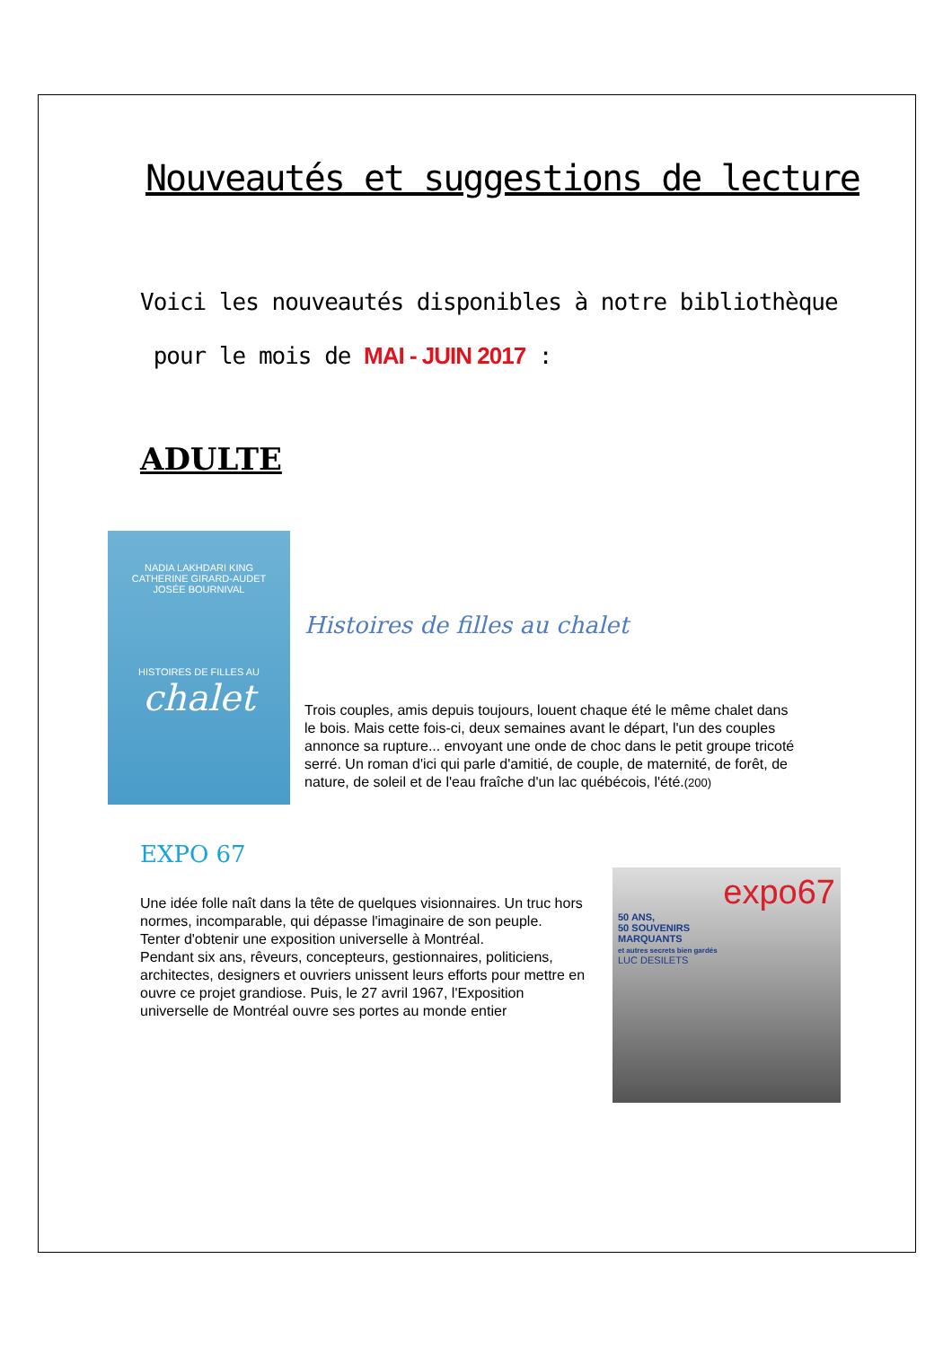Nouveautés et suggestions de lecture
Voici les nouveautés disponibles à notre bibliothèque
pour le mois de MAI - JUIN 2017 :
ADULTE
NADIA LAKHDARI KING
CATHERINE GIRARD-AUDET
JOSÉE BOURNIVAL
HISTOIRES DE FILLES AU
chalet
Histoires de filles au chalet
Trois couples, amis depuis toujours, louent chaque été le même chalet dans le bois. Mais cette fois-ci, deux semaines avant le départ, l'un des couples annonce sa rupture... envoyant une onde de choc dans le petit groupe tricoté serré. Un roman d'ici qui parle d'amitié, de couple, de maternité, de forêt, de nature, de soleil et de l'eau fraîche d'un lac québécois, l'été.(200)
EXPO 67
Une idée folle naît dans la tête de quelques visionnaires. Un truc hors normes, incomparable, qui dépasse l'imaginaire de son peuple.
Tenter d'obtenir une exposition universelle à Montréal.
Pendant six ans, rêveurs, concepteurs, gestionnaires, politiciens, architectes, designers et ouvriers unissent leurs efforts pour mettre en ouvre ce projet grandiose. Puis, le 27 avril 1967, l'Exposition universelle de Montréal ouvre ses portes au monde entier
expo67
50 ANS,
50 SOUVENIRS
MARQUANTS
et autres secrets bien gardés
LUC DESILETS